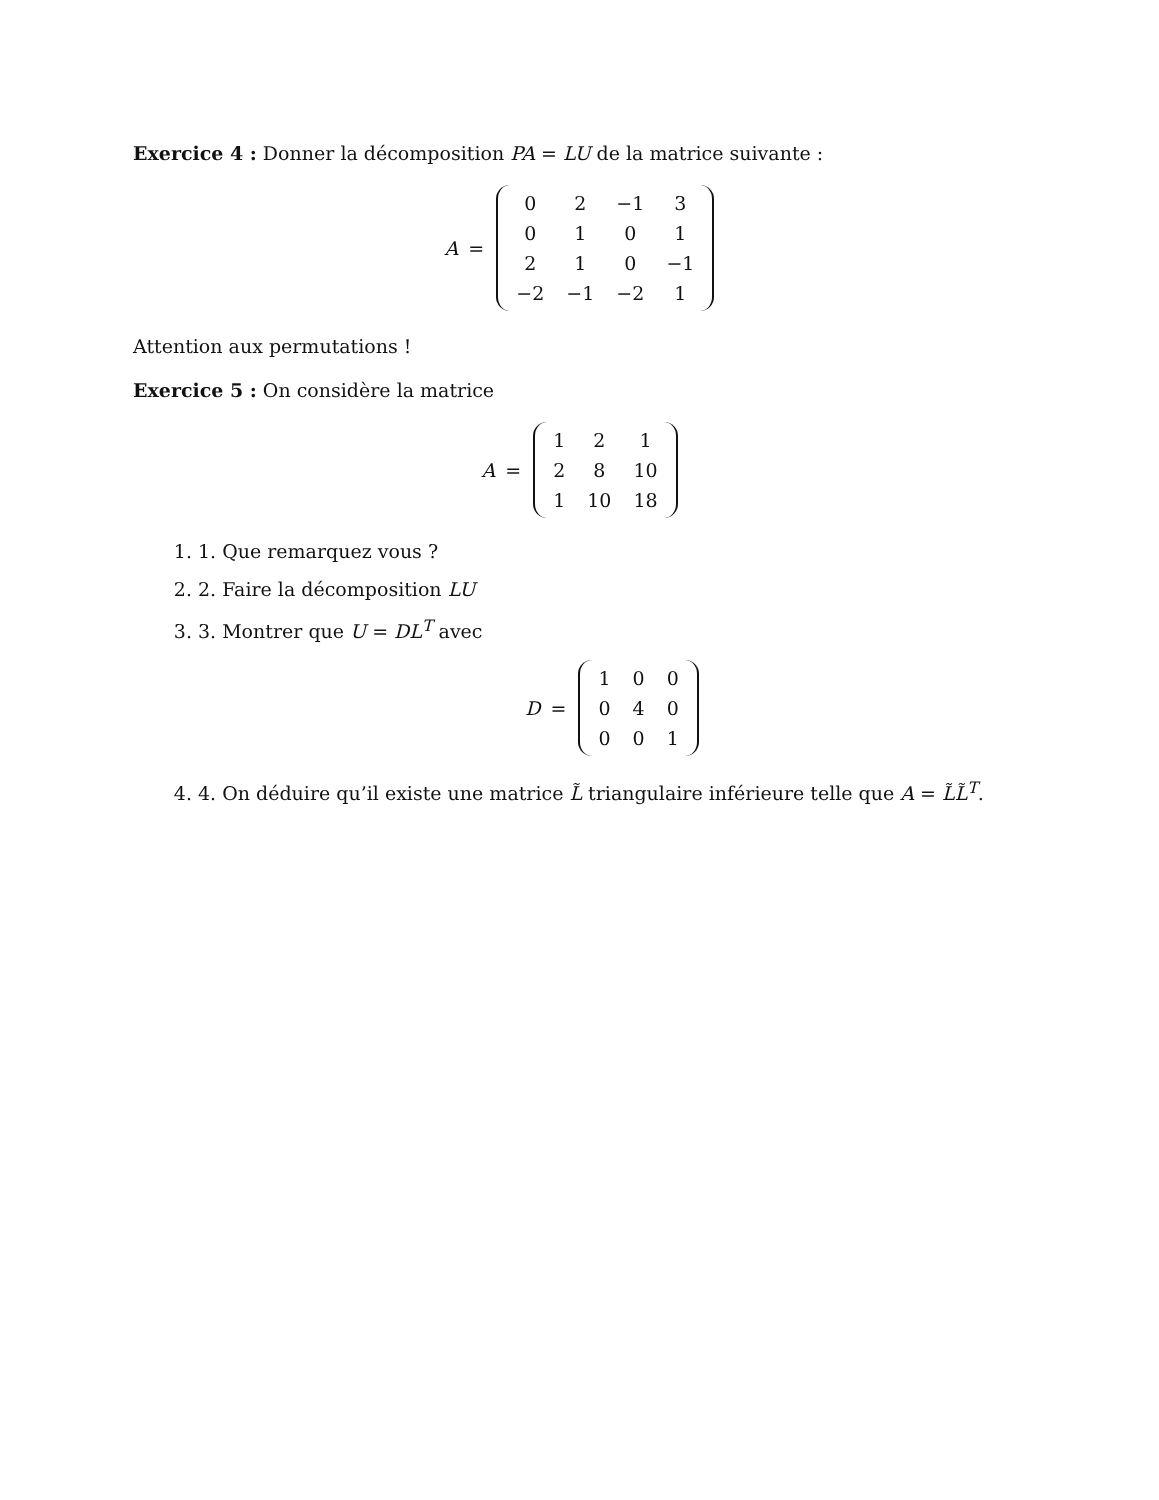Exercice 4 : Donner la décomposition PA = LU de la matrice suivante :
A =
| 0 | 2 | −1 | 3 |
| 0 | 1 | 0 | 1 |
| 2 | 1 | 0 | −1 |
| −2 | −1 | −2 | 1 |
Attention aux permutations !
Exercice 5 : On considère la matrice
A =
| 1 | 2 | 1 |
| 2 | 8 | 10 |
| 1 | 10 | 18 |
1. 1. Que remarquez vous ?
2. 2. Faire la décomposition LU
3. 3. Montrer que U = DL<sup>T</sup> avec
D =
| 1 | 0 | 0 |
| 0 | 4 | 0 |
| 0 | 0 | 1 |
4. 4. On déduire qu’il existe une matrice L̃ triangulaire inférieure telle que A = L̃L̃<sup>T</sup>.